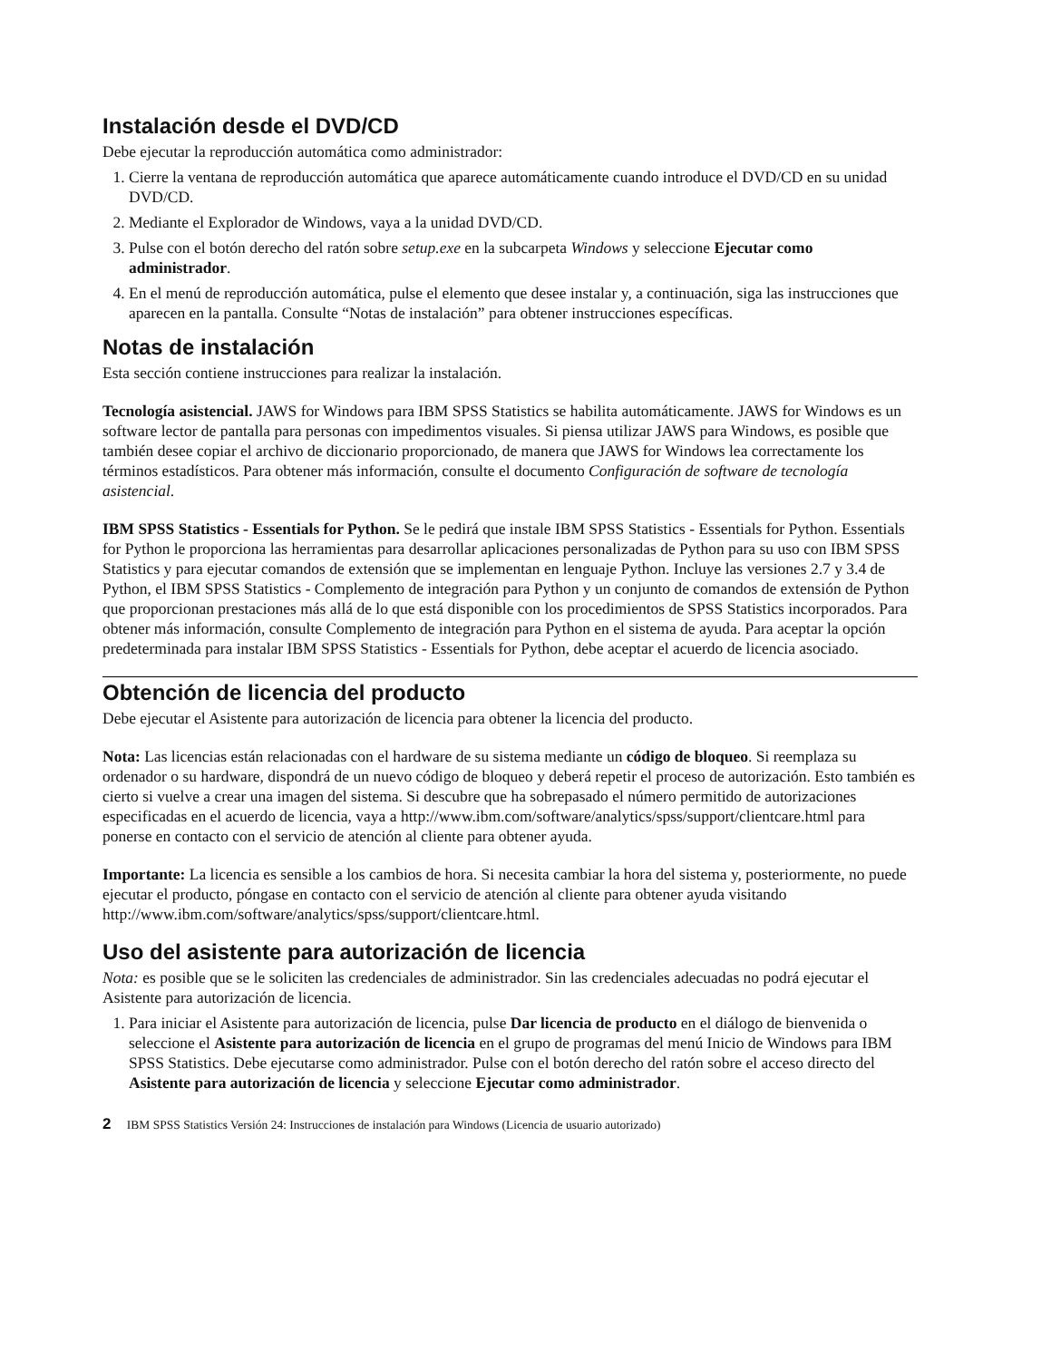Instalación desde el DVD/CD
Debe ejecutar la reproducción automática como administrador:
1. Cierre la ventana de reproducción automática que aparece automáticamente cuando introduce el DVD/CD en su unidad DVD/CD.
2. Mediante el Explorador de Windows, vaya a la unidad DVD/CD.
3. Pulse con el botón derecho del ratón sobre setup.exe en la subcarpeta Windows y seleccione Ejecutar como administrador.
4. En el menú de reproducción automática, pulse el elemento que desee instalar y, a continuación, siga las instrucciones que aparecen en la pantalla. Consulte “Notas de instalación” para obtener instrucciones específicas.
Notas de instalación
Esta sección contiene instrucciones para realizar la instalación.
Tecnología asistencial. JAWS for Windows para IBM SPSS Statistics se habilita automáticamente. JAWS for Windows es un software lector de pantalla para personas con impedimentos visuales. Si piensa utilizar JAWS para Windows, es posible que también desee copiar el archivo de diccionario proporcionado, de manera que JAWS for Windows lea correctamente los términos estadísticos. Para obtener más información, consulte el documento Configuración de software de tecnología asistencial.
IBM SPSS Statistics - Essentials for Python. Se le pedirá que instale IBM SPSS Statistics - Essentials for Python. Essentials for Python le proporciona las herramientas para desarrollar aplicaciones personalizadas de Python para su uso con IBM SPSS Statistics y para ejecutar comandos de extensión que se implementan en lenguaje Python. Incluye las versiones 2.7 y 3.4 de Python, el IBM SPSS Statistics - Complemento de integración para Python y un conjunto de comandos de extensión de Python que proporcionan prestaciones más allá de lo que está disponible con los procedimientos de SPSS Statistics incorporados. Para obtener más información, consulte Complemento de integración para Python en el sistema de ayuda. Para aceptar la opción predeterminada para instalar IBM SPSS Statistics - Essentials for Python, debe aceptar el acuerdo de licencia asociado.
Obtención de licencia del producto
Debe ejecutar el Asistente para autorización de licencia para obtener la licencia del producto.
Nota: Las licencias están relacionadas con el hardware de su sistema mediante un código de bloqueo. Si reemplaza su ordenador o su hardware, dispondrá de un nuevo código de bloqueo y deberá repetir el proceso de autorización. Esto también es cierto si vuelve a crear una imagen del sistema. Si descubre que ha sobrepasado el número permitido de autorizaciones especificadas en el acuerdo de licencia, vaya a http://www.ibm.com/software/analytics/spss/support/clientcare.html para ponerse en contacto con el servicio de atención al cliente para obtener ayuda.
Importante: La licencia es sensible a los cambios de hora. Si necesita cambiar la hora del sistema y, posteriormente, no puede ejecutar el producto, póngase en contacto con el servicio de atención al cliente para obtener ayuda visitando http://www.ibm.com/software/analytics/spss/support/clientcare.html.
Uso del asistente para autorización de licencia
Nota: es posible que se le soliciten las credenciales de administrador. Sin las credenciales adecuadas no podrá ejecutar el Asistente para autorización de licencia.
1. Para iniciar el Asistente para autorización de licencia, pulse Dar licencia de producto en el diálogo de bienvenida o seleccione el Asistente para autorización de licencia en el grupo de programas del menú Inicio de Windows para IBM SPSS Statistics. Debe ejecutarse como administrador. Pulse con el botón derecho del ratón sobre el acceso directo del Asistente para autorización de licencia y seleccione Ejecutar como administrador.
2 IBM SPSS Statistics Versión 24: Instrucciones de instalación para Windows (Licencia de usuario autorizado)